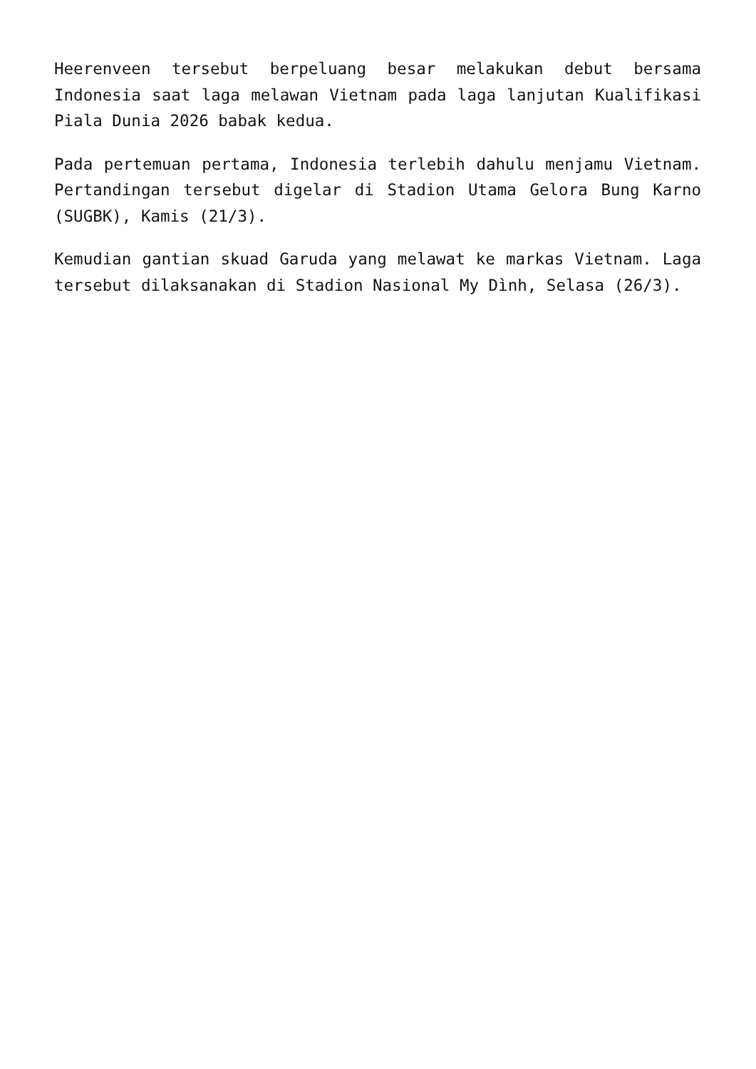Heerenveen tersebut berpeluang besar melakukan debut bersama Indonesia saat laga melawan Vietnam pada laga lanjutan Kualifikasi Piala Dunia 2026 babak kedua.
Pada pertemuan pertama, Indonesia terlebih dahulu menjamu Vietnam. Pertandingan tersebut digelar di Stadion Utama Gelora Bung Karno (SUGBK), Kamis (21/3).
Kemudian gantian skuad Garuda yang melawat ke markas Vietnam. Laga tersebut dilaksanakan di Stadion Nasional My Dình, Selasa (26/3).